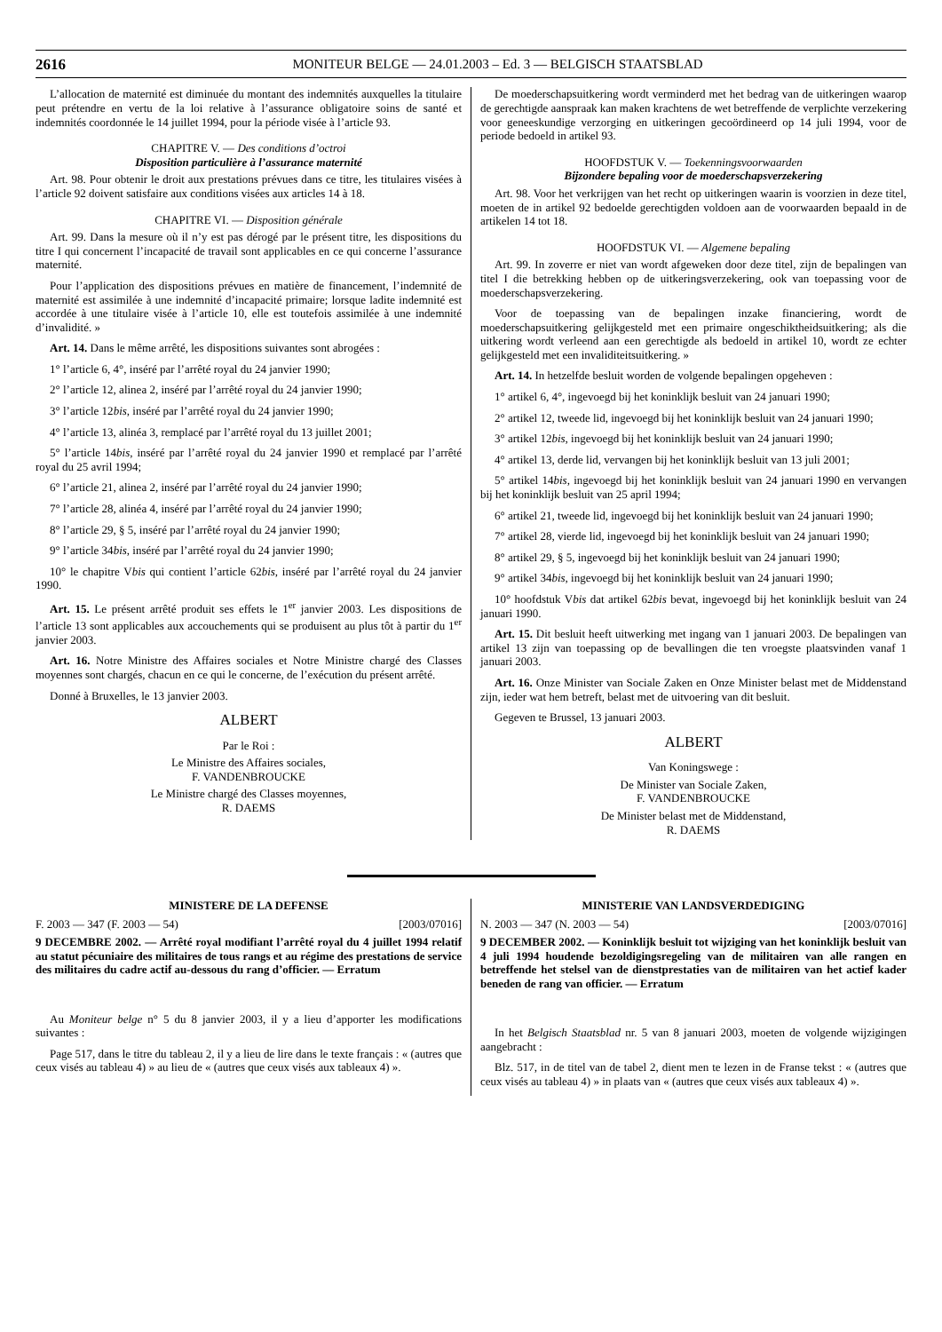2616 MONITEUR BELGE — 24.01.2003 – Ed. 3 — BELGISCH STAATSBLAD
L’allocation de maternité est diminuée du montant des indemnités auxquelles la titulaire peut prétendre en vertu de la loi relative à l’assurance obligatoire soins de santé et indemnités coordonnée le 14 juillet 1994, pour la période visée à l’article 93.
CHAPITRE V. — Des conditions d’octroi
Disposition particulière à l’assurance maternité
Art. 98. Pour obtenir le droit aux prestations prévues dans ce titre, les titulaires visées à l’article 92 doivent satisfaire aux conditions visées aux articles 14 à 18.
CHAPITRE VI. — Disposition générale
Art. 99. Dans la mesure où il n’y est pas dérogé par le présent titre, les dispositions du titre I qui concernent l’incapacité de travail sont applicables en ce qui concerne l’assurance maternité.
Pour l’application des dispositions prévues en matière de financement, l’indemnité de maternité est assimilée à une indemnité d’incapacité primaire; lorsque ladite indemnité est accordée à une titulaire visée à l’article 10, elle est toutefois assimilée à une indemnité d’invalidité. »
Art. 14. Dans le même arrêté, les dispositions suivantes sont abrogées :
1° l’article 6, 4°, inséré par l’arrêté royal du 24 janvier 1990;
2° l’article 12, alinea 2, inséré par l’arrêté royal du 24 janvier 1990;
3° l’article 12bis, inséré par l’arrêté royal du 24 janvier 1990;
4° l’article 13, alinéa 3, remplacé par l’arrêté royal du 13 juillet 2001;
5° l’article 14bis, inséré par l’arrêté royal du 24 janvier 1990 et remplacé par l’arrêté royal du 25 avril 1994;
6° l’article 21, alinea 2, inséré par l’arrêté royal du 24 janvier 1990;
7° l’article 28, alinéa 4, inséré par l’arrêté royal du 24 janvier 1990;
8° l’article 29, § 5, inséré par l’arrêté royal du 24 janvier 1990;
9° l’article 34bis, inséré par l’arrêté royal du 24 janvier 1990;
10° le chapitre Vbis qui contient l’article 62bis, inséré par l’arrêté royal du 24 janvier 1990.
Art. 15. Le présent arrêté produit ses effets le 1<sup>er</sup> janvier 2003. Les dispositions de l’article 13 sont applicables aux accouchements qui se produisent au plus tôt à partir du 1<sup>er</sup> janvier 2003.
Art. 16. Notre Ministre des Affaires sociales et Notre Ministre chargé des Classes moyennes sont chargés, chacun en ce qui le concerne, de l’exécution du présent arrêté.
Donné à Bruxelles, le 13 janvier 2003.
ALBERT
Par le Roi :
Le Ministre des Affaires sociales,
F. VANDENBROUCKE
Le Ministre chargé des Classes moyennes,
R. DAEMS
De moederschapsuitkering wordt verminderd met het bedrag van de uitkeringen waarop de gerechtigde aanspraak kan maken krachtens de wet betreffende de verplichte verzekering voor geneeskundige verzorging en uitkeringen gecoördineerd op 14 juli 1994, voor de periode bedoeld in artikel 93.
HOOFDSTUK V. — Toekenningsvoorwaarden
Bijzondere bepaling voor de moederschapsverzekering
Art. 98. Voor het verkrijgen van het recht op uitkeringen waarin is voorzien in deze titel, moeten de in artikel 92 bedoelde gerechtigden voldoen aan de voorwaarden bepaald in de artikelen 14 tot 18.
HOOFDSTUK VI. — Algemene bepaling
Art. 99. In zoverre er niet van wordt afgeweken door deze titel, zijn de bepalingen van titel I die betrekking hebben op de uitkeringsverzekering, ook van toepassing voor de moederschapsverzekering.
Voor de toepassing van de bepalingen inzake financiering, wordt de moederschapsuitkering gelijkgesteld met een primaire ongeschiktheidsuitkering; als die uitkering wordt verleend aan een gerechtigde als bedoeld in artikel 10, wordt ze echter gelijkgesteld met een invaliditeitsuitkering. »
Art. 14. In hetzelfde besluit worden de volgende bepalingen opgeheven :
1° artikel 6, 4°, ingevoegd bij het koninklijk besluit van 24 januari 1990;
2° artikel 12, tweede lid, ingevoegd bij het koninklijk besluit van 24 januari 1990;
3° artikel 12bis, ingevoegd bij het koninklijk besluit van 24 januari 1990;
4° artikel 13, derde lid, vervangen bij het koninklijk besluit van 13 juli 2001;
5° artikel 14bis, ingevoegd bij het koninklijk besluit van 24 januari 1990 en vervangen bij het koninklijk besluit van 25 april 1994;
6° artikel 21, tweede lid, ingevoegd bij het koninklijk besluit van 24 januari 1990;
7° artikel 28, vierde lid, ingevoegd bij het koninklijk besluit van 24 januari 1990;
8° artikel 29, § 5, ingevoegd bij het koninklijk besluit van 24 januari 1990;
9° artikel 34bis, ingevoegd bij het koninklijk besluit van 24 januari 1990;
10° hoofdstuk Vbis dat artikel 62bis bevat, ingevoegd bij het koninklijk besluit van 24 januari 1990.
Art. 15. Dit besluit heeft uitwerking met ingang van 1 januari 2003. De bepalingen van artikel 13 zijn van toepassing op de bevallingen die ten vroegste plaatsvinden vanaf 1 januari 2003.
Art. 16. Onze Minister van Sociale Zaken en Onze Minister belast met de Middenstand zijn, ieder wat hem betreft, belast met de uitvoering van dit besluit.
Gegeven te Brussel, 13 januari 2003.
ALBERT
Van Koningswege :
De Minister van Sociale Zaken,
F. VANDENBROUCKE
De Minister belast met de Middenstand,
R. DAEMS
MINISTERE DE LA DEFENSE
F. 2003 — 347 (F. 2003 — 54) [2003/07016]
9 DECEMBRE 2002. — Arrêté royal modifiant l’arrêté royal du 4 juillet 1994 relatif au statut pécuniaire des militaires de tous rangs et au régime des prestations de service des militaires du cadre actif au-dessous du rang d’officier. — Erratum
Au Moniteur belge n° 5 du 8 janvier 2003, il y a lieu d’apporter les modifications suivantes :
Page 517, dans le titre du tableau 2, il y a lieu de lire dans le texte français : « (autres que ceux visés au tableau 4) » au lieu de « (autres que ceux visés aux tableaux 4) ».
MINISTERIE VAN LANDSVERDEDIGING
N. 2003 — 347 (N. 2003 — 54) [2003/07016]
9 DECEMBER 2002. — Koninklijk besluit tot wijziging van het koninklijk besluit van 4 juli 1994 houdende bezoldigingsregeling van de militairen van alle rangen en betreffende het stelsel van de dienstprestaties van de militairen van het actief kader beneden de rang van officier. — Erratum
In het Belgisch Staatsblad nr. 5 van 8 januari 2003, moeten de volgende wijzigingen aangebracht :
Blz. 517, in de titel van de tabel 2, dient men te lezen in de Franse tekst : « (autres que ceux visés au tableau 4) » in plaats van « (autres que ceux visés aux tableaux 4) ».